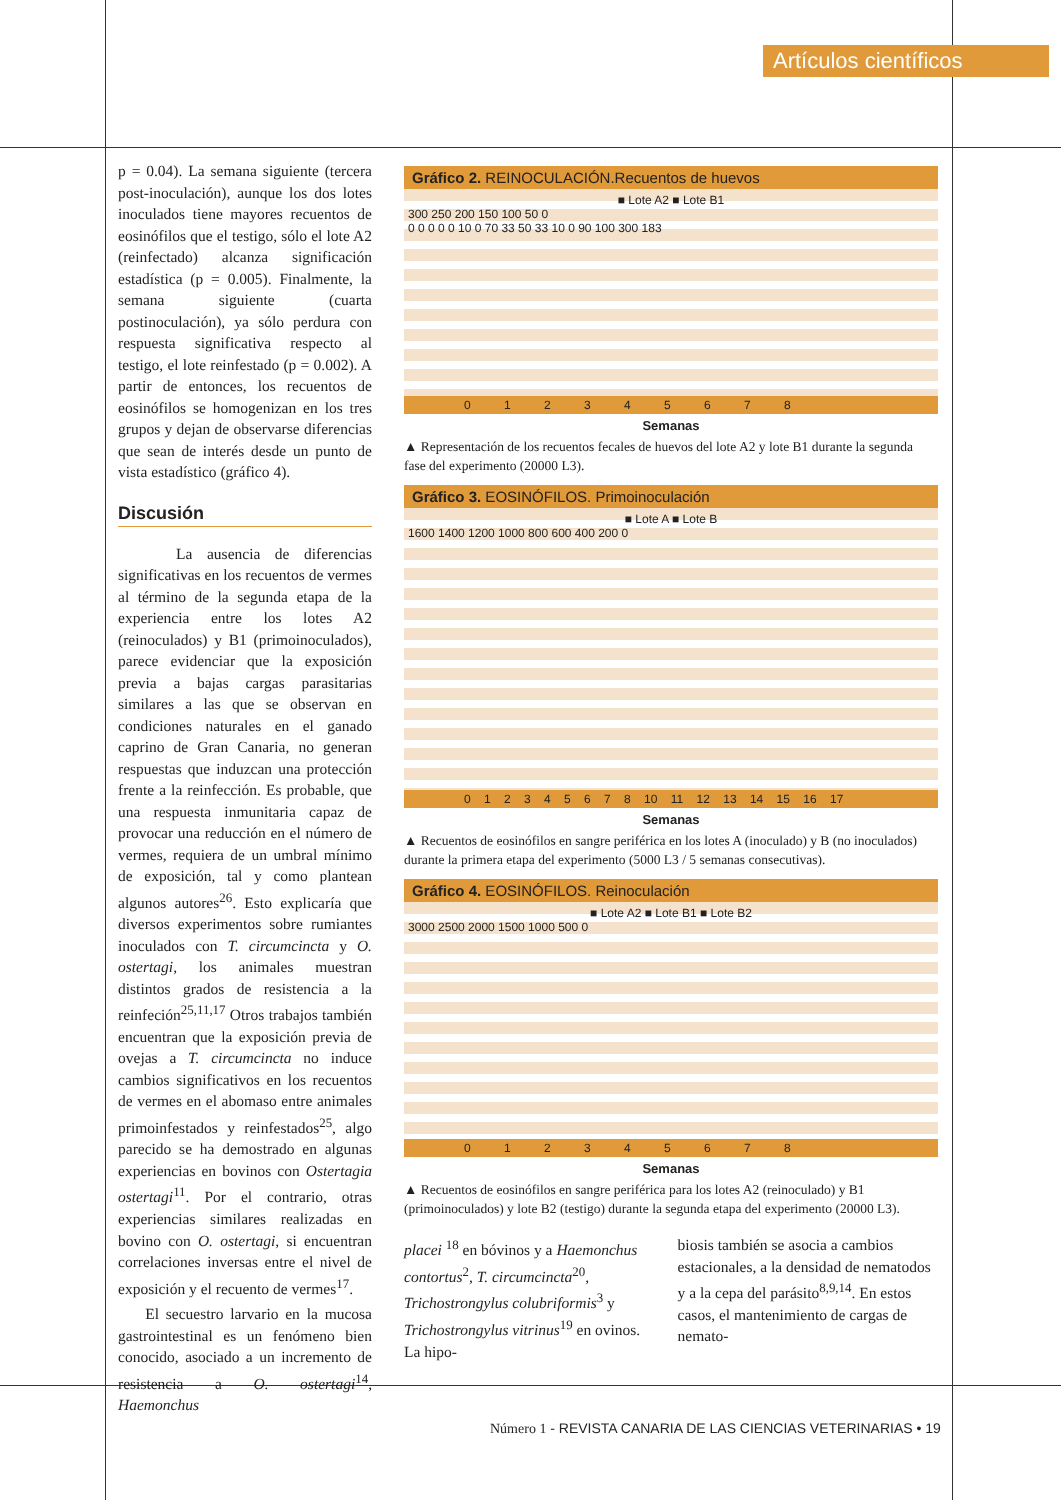Artículos científicos
p = 0.04). La semana siguiente (tercera post-inoculación), aunque los dos lotes inoculados tiene mayores recuentos de eosinófilos que el testigo, sólo el lote A2 (reinfectado) alcanza significación estadística (p = 0.005). Finalmente, la semana siguiente (cuarta postinoculación), ya sólo perdura con respuesta significativa respecto al testigo, el lote reinfestado (p = 0.002). A partir de entonces, los recuentos de eosinófilos se homogenizan en los tres grupos y dejan de observarse diferencias que sean de interés desde un punto de vista estadístico (gráfico 4).
Discusión
La ausencia de diferencias significativas en los recuentos de vermes al término de la segunda etapa de la experiencia entre los lotes A2 (reinoculados) y B1 (primoinoculados), parece evidenciar que la exposición previa a bajas cargas parasitarias similares a las que se observan en condiciones naturales en el ganado caprino de Gran Canaria, no generan respuestas que induzcan una protección frente a la reinfección. Es probable, que una respuesta inmunitaria capaz de provocar una reducción en el número de vermes, requiera de un umbral mínimo de exposición, tal y como plantean algunos autores<sup>26</sup>. Esto explicaría que diversos experimentos sobre rumiantes inoculados con T. circumcincta y O. ostertagi, los animales muestran distintos grados de resistencia a la reinfeción<sup>25,11,17</sup> Otros trabajos también encuentran que la exposición previa de ovejas a T. circumcincta no induce cambios significativos en los recuentos de vermes en el abomaso entre animales primoinfestados y reinfestados<sup>25</sup>, algo parecido se ha demostrado en algunas experiencias en bovinos con Ostertagia ostertagi<sup>11</sup>. Por el contrario, otras experiencias similares realizadas en bovino con O. ostertagi, si encuentran correlaciones inversas entre el nivel de exposición y el recuento de vermes<sup>17</sup>.
El secuestro larvario en la mucosa gastrointestinal es un fenómeno bien conocido, asociado a un incremento de resistencia a O. ostertagi<sup>14</sup>, Haemonchus
Gráfico 2. REINOCULACIÓN.Recuentos de huevos
■ Lote A2 ■ Lote B1
300 250 200 150 100 50 0
0 0 0 0 0 10 0 70 33 50 33 10 0 90 100 300 183
0 1 2 3 4 5 6 7 8
Semanas
▲ Representación de los recuentos fecales de huevos del lote A2 y lote B1 durante la segunda fase del experimento (20000 L3).
Gráfico 3. EOSINÓFILOS. Primoinoculación
■ Lote A ■ Lote B
1600 1400 1200 1000 800 600 400 200 0
0 1 2 3 4 5 6 7 8 10 11 12 13 14 15 16 17
Semanas
▲ Recuentos de eosinófilos en sangre periférica en los lotes A (inoculado) y B (no inoculados) durante la primera etapa del experimento (5000 L3 / 5 semanas consecutivas).
Gráfico 4. EOSINÓFILOS. Reinoculación
■ Lote A2 ■ Lote B1 ■ Lote B2
3000 2500 2000 1500 1000 500 0
0 1 2 3 4 5 6 7 8
Semanas
▲ Recuentos de eosinófilos en sangre periférica para los lotes A2 (reinoculado) y B1 (primoinoculados) y lote B2 (testigo) durante la segunda etapa del experimento (20000 L3).
placei <sup>18</sup> en bóvinos y a Haemonchus contortus<sup>2</sup>, T. circumcincta<sup>20</sup>, Trichostrongylus colubriformis<sup>3</sup> y Trichostrongylus vitrinus<sup>19</sup> en ovinos. La hipo-
biosis también se asocia a cambios estacionales, a la densidad de nematodos y a la cepa del parásito<sup>8,9,14</sup>. En estos casos, el mantenimiento de cargas de nemato-
Número 1 - REVISTA CANARIA DE LAS CIENCIAS VETERINARIAS • 19